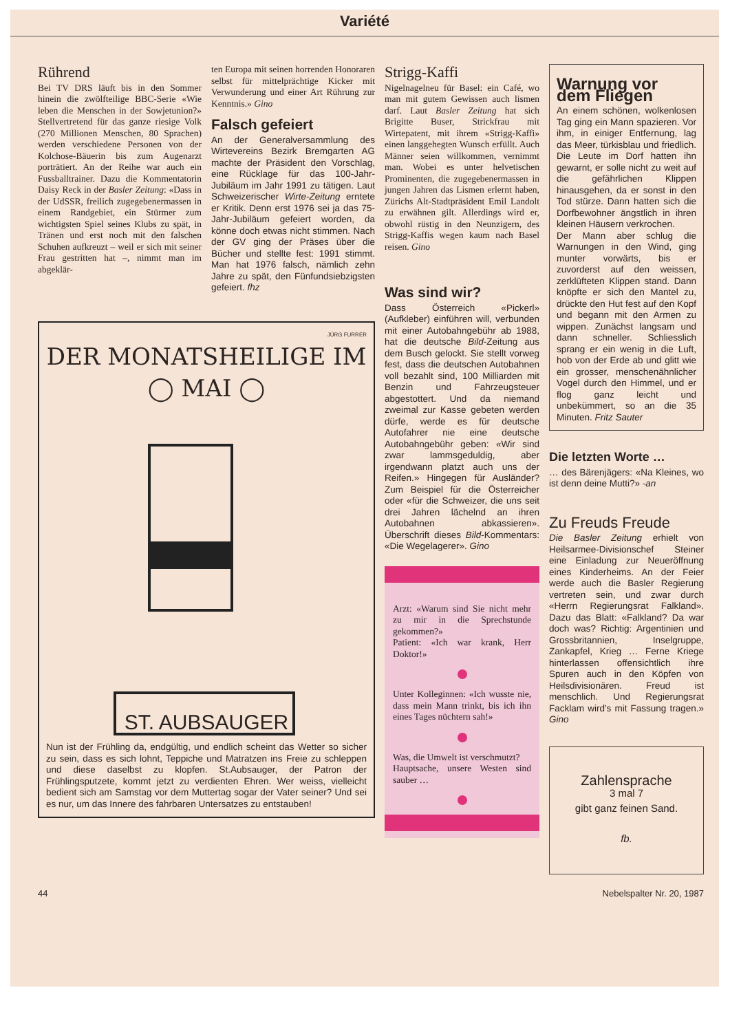Variété
Rührend
Bei TV DRS läuft bis in den Sommer hinein die zwölfteilige BBC-Serie «Wie leben die Menschen in der Sowjetunion?» Stellvertretend für das ganze riesige Volk (270 Millionen Menschen, 80 Sprachen) werden verschiedene Personen von der Kolchose-Bäuerin bis zum Augenarzt porträtiert. An der Reihe war auch ein Fussballtrainer. Dazu die Kommentatorin Daisy Reck in der Basler Zeitung: «Dass in der UdSSR, freilich zugegebenermassen in einem Randgebiet, ein Stürmer zum wichtigsten Spiel seines Klubs zu spät, in Tränen und erst noch mit den falschen Schuhen aufkreuzt – weil er sich mit seiner Frau gestritten hat –, nimmt man im abgeklär-
ten Europa mit seinen horrenden Honoraren selbst für mittelprächtige Kicker mit Verwunderung und einer Art Rührung zur Kenntnis.» Gino
Falsch gefeiert
An der Generalversammlung des Wirtevereins Bezirk Bremgarten AG machte der Präsident den Vorschlag, eine Rücklage für das 100-Jahr-Jubiläum im Jahr 1991 zu tätigen. Laut Schweizerischer Wirte-Zeitung erntete er Kritik. Denn erst 1976 sei ja das 75-Jahr-Jubiläum gefeiert worden, da könne doch etwas nicht stimmen. Nach der GV ging der Präses über die Bücher und stellte fest: 1991 stimmt. Man hat 1976 falsch, nämlich zehn Jahre zu spät, den Fünfundsiebzigsten gefeiert. fhz
JÜRG FURRER
DER MONATSHEILIGE IM
◯ MAI ◯
ST. AUBSAUGER
Nun ist der Frühling da, endgültig, und endlich scheint das Wetter so sicher zu sein, dass es sich lohnt, Teppiche und Matratzen ins Freie zu schleppen und diese daselbst zu klopfen. St.Aubsauger, der Patron der Frühlingsputzete, kommt jetzt zu verdienten Ehren. Wer weiss, vielleicht bedient sich am Samstag vor dem Muttertag sogar der Vater seiner? Und sei es nur, um das Innere des fahrbaren Untersatzes zu entstauben!
Strigg-Kaffi
Nigelnagelneu für Basel: ein Café, wo man mit gutem Gewissen auch lismen darf. Laut Basler Zeitung hat sich Brigitte Buser, Strickfrau mit Wirtepatent, mit ihrem «Strigg-Kaffi» einen langgehegten Wunsch erfüllt. Auch Männer seien willkommen, vernimmt man. Wobei es unter helvetischen Prominenten, die zugegebenermassen in jungen Jahren das Lismen erlernt haben, Zürichs Alt-Stadtpräsident Emil Landolt zu erwähnen gilt. Allerdings wird er, obwohl rüstig in den Neunzigern, des Strigg-Kaffis wegen kaum nach Basel reisen. Gino
Was sind wir?
Dass Österreich «Pickerl» (Aufkleber) einführen will, verbunden mit einer Autobahngebühr ab 1988, hat die deutsche Bild-Zeitung aus dem Busch gelockt. Sie stellt vorweg fest, dass die deutschen Autobahnen voll bezahlt sind, 100 Milliarden mit Benzin und Fahrzeugsteuer abgestottert. Und da niemand zweimal zur Kasse gebeten werden dürfe, werde es für deutsche Autofahrer nie eine deutsche Autobahngebühr geben: «Wir sind zwar lammsgeduldig, aber irgendwann platzt auch uns der Reifen.» Hingegen für Ausländer? Zum Beispiel für die Österreicher oder «für die Schweizer, die uns seit drei Jahren lächelnd an ihren Autobahnen abkassieren». Überschrift dieses Bild-Kommentars: «Die Wegelagerer». Gino
Arzt: «Warum sind Sie nicht mehr zu mir in die Sprechstunde gekommen?»
Patient: «Ich war krank, Herr Doktor!»
Unter Kolleginnen: «Ich wusste nie, dass mein Mann trinkt, bis ich ihn eines Tages nüchtern sah!»
Was, die Umwelt ist verschmutzt?
Hauptsache, unsere Westen sind sauber …
Warnung vor dem Fliegen
An einem schönen, wolkenlosen Tag ging ein Mann spazieren. Vor ihm, in einiger Entfernung, lag das Meer, türkisblau und friedlich. Die Leute im Dorf hatten ihn gewarnt, er solle nicht zu weit auf die gefährlichen Klippen hinausgehen, da er sonst in den Tod stürze. Dann hatten sich die Dorfbewohner ängstlich in ihren kleinen Häusern verkrochen.
Der Mann aber schlug die Warnungen in den Wind, ging munter vorwärts, bis er zuvorderst auf den weissen, zerklüfteten Klippen stand. Dann knöpfte er sich den Mantel zu, drückte den Hut fest auf den Kopf und begann mit den Armen zu wippen. Zunächst langsam und dann schneller. Schliesslich sprang er ein wenig in die Luft, hob von der Erde ab und glitt wie ein grosser, menschenähnlicher Vogel durch den Himmel, und er flog ganz leicht und unbekümmert, so an die 35 Minuten. Fritz Sauter
Die letzten Worte …
… des Bärenjägers: «Na Kleines, wo ist denn deine Mutti?» -an
Zu Freuds Freude
Die Basler Zeitung erhielt von Heilsarmee-Divisionschef Steiner eine Einladung zur Neueröffnung eines Kinderheims. An der Feier werde auch die Basler Regierung vertreten sein, und zwar durch «Herrn Regierungsrat Falkland». Dazu das Blatt: «Falkland? Da war doch was? Richtig: Argentinien und Grossbritannien, Inselgruppe, Zankapfel, Krieg … Ferne Kriege hinterlassen offensichtlich ihre Spuren auch in den Köpfen von Heilsdivisionären. Freud ist menschlich. Und Regierungsrat Facklam wird's mit Fassung tragen.» Gino
Zahlensprache
3 mal 7
gibt ganz feinen Sand.
fb.
44 Nebelspalter Nr. 20, 1987